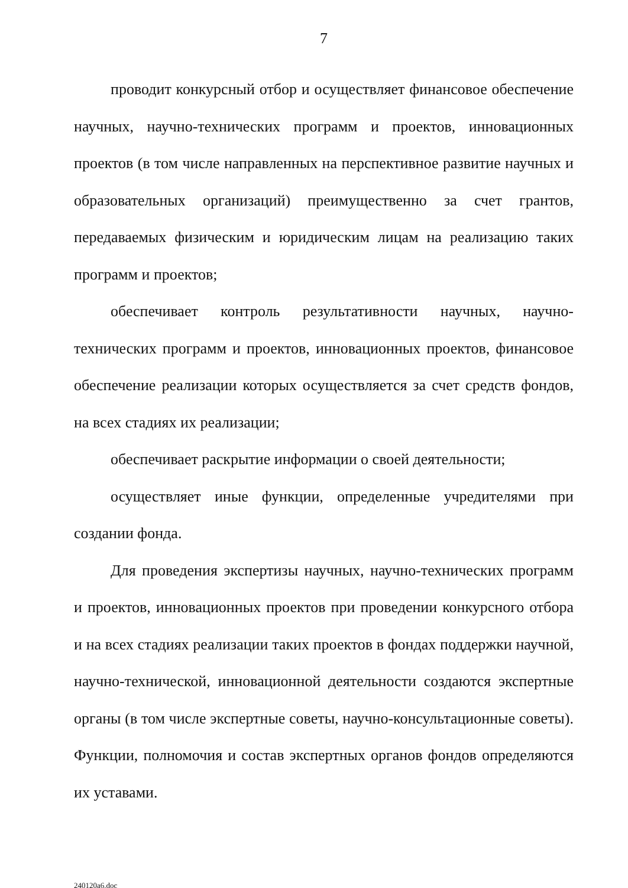7
проводит конкурсный отбор и осуществляет финансовое обеспечение научных, научно-технических программ и проектов, инновационных проектов (в том числе направленных на перспективное развитие научных и образовательных организаций) преимущественно за счет грантов, передаваемых физическим и юридическим лицам на реализацию таких программ и проектов;
обеспечивает контроль результативности научных, научно-технических программ и проектов, инновационных проектов, финансовое обеспечение реализации которых осуществляется за счет средств фондов, на всех стадиях их реализации;
обеспечивает раскрытие информации о своей деятельности;
осуществляет иные функции, определенные учредителями при создании фонда.
Для проведения экспертизы научных, научно-технических программ и проектов, инновационных проектов при проведении конкурсного отбора и на всех стадиях реализации таких проектов в фондах поддержки научной, научно-технической, инновационной деятельности создаются экспертные органы (в том числе экспертные советы, научно-консультационные советы). Функции, полномочия и состав экспертных органов фондов определяются их уставами.
240120a6.doc